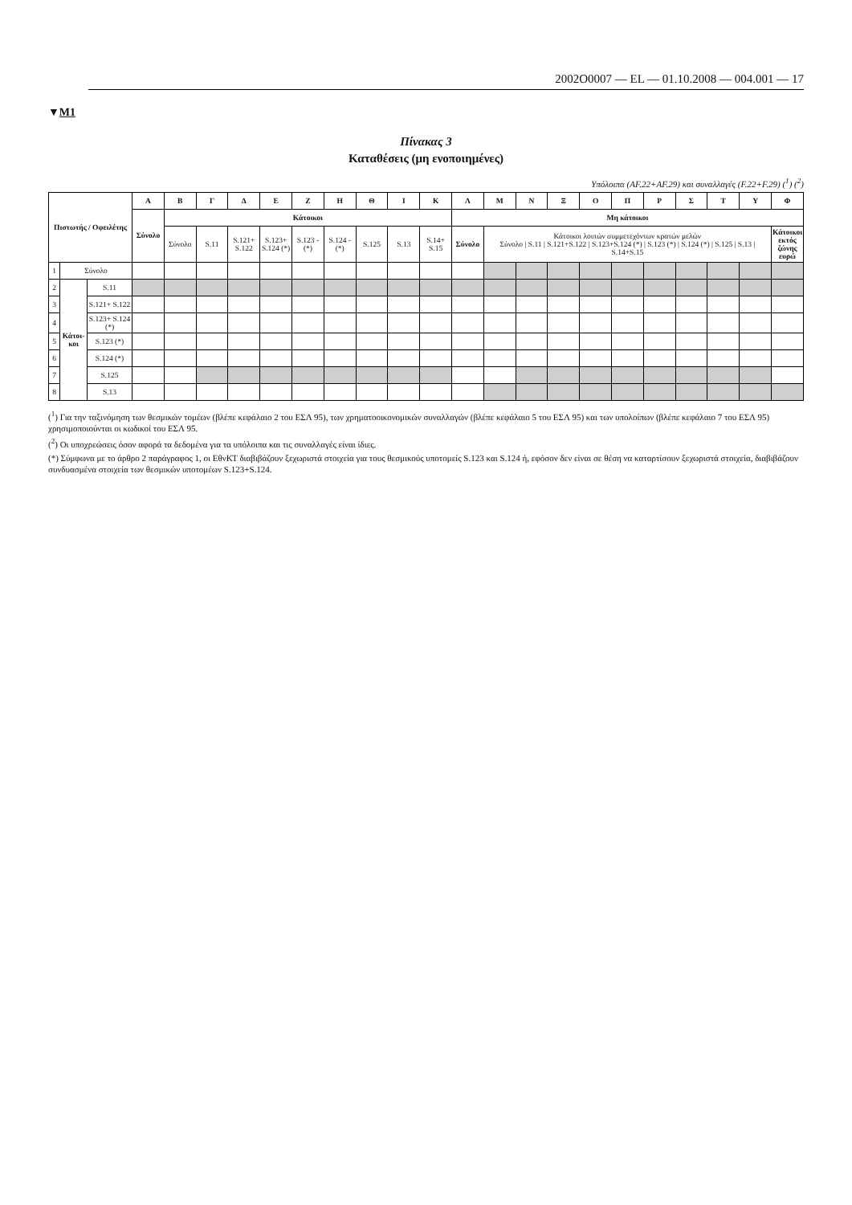2002O0007 — EL — 01.10.2008 — 004.001 — 17
▼M1
Πίνακας 3
Καταθέσεις (μη ενοποιημένες)
Υπόλοιπα (AF.22+AF.29) και συναλλαγές (F.22+F.29) (<sup>1</sup>) (<sup>2</sup>)
| Πιστωτής / Οφειλέτης | | | Α | Β | Γ | Δ | Ε | Ζ | Η | Θ | Ι | Κ | Λ | Μ | Ν | Ξ | Ο | Π | Ρ | Σ | Τ | Υ | Φ |
| --- | --- | --- | --- | --- | --- | --- | --- | --- | --- | --- | --- | --- | --- | --- | --- | --- | --- | --- | --- | --- | --- | --- | --- |
| | | | Σύνολο | Κάτοικοι | | | | | | | | | Μη κάτοικοι | | | | | | | | | | |
| | | | | Σύνολο | S.11 | S.121+ S.122 | S.123+ S.124 (*) | S.123 - (*) | S.124 - (*) | S.125 | S.13 | S.14+ S.15 | Σύνολο | Κάτοικοι λοιπών συμμετεχόντων κρατών μελών Σύνολο / S.11 / S.121+S.122 / S.123+S.124 (*) / S.123 (*) / S.124 (*) / S.125 / S.13 / S.14+S.15 | | | | | | | | | Κάτοικοι εκτός ζώνης ευρώ |
| 1 | Σύνολο | | | | | | | | | | | | | | | | | | | | | | |
| 2 | Κάτοι-κοι | S.11 | | | | | | | | | | | | | | | | | | | | | |
| 3 | | S.121+ S.122 | | | | | | | | | | | | | | | | | | | | | |
| 4 | | S.123+ S.124 (*) | | | | | | | | | | | | | | | | | | | | | |
| 5 | | S.123 (*) | | | | | | | | | | | | | | | | | | | | | |
| 6 | | S.124 (*) | | | | | | | | | | | | | | | | | | | | | |
| 7 | | S.125 | | | | | | | | | | | | | | | | | | | | | |
| 8 | | S.13 | | | | | | | | | | | | | | | | | | | | | |
(<sup>1</sup>) Για την ταξινόμηση των θεσμικών τομέων (βλέπε κεφάλαιο 2 του ΕΣΛ 95), των χρηματοοικονομικών συναλλαγών (βλέπε κεφάλαιο 5 του ΕΣΛ 95) και των υπολοίπων (βλέπε κεφάλαιο 7 του ΕΣΛ 95) χρησιμοποιούνται οι κωδικοί του ΕΣΛ 95.
(<sup>2</sup>) Οι υποχρεώσεις όσον αφορά τα δεδομένα για τα υπόλοιπα και τις συναλλαγές είναι ίδιες.
(*) Σύμφωνα με το άρθρο 2 παράγραφος 1, οι ΕθνΚΤ διαβιβάζουν ξεχωριστά στοιχεία για τους θεσμικούς υποτομείς S.123 και S.124 ή, εφόσον δεν είναι σε θέση να καταρτίσουν ξεχωριστά στοιχεία, διαβιβάζουν συνδυασμένα στοιχεία των θεσμικών υποτομέων S.123+S.124.